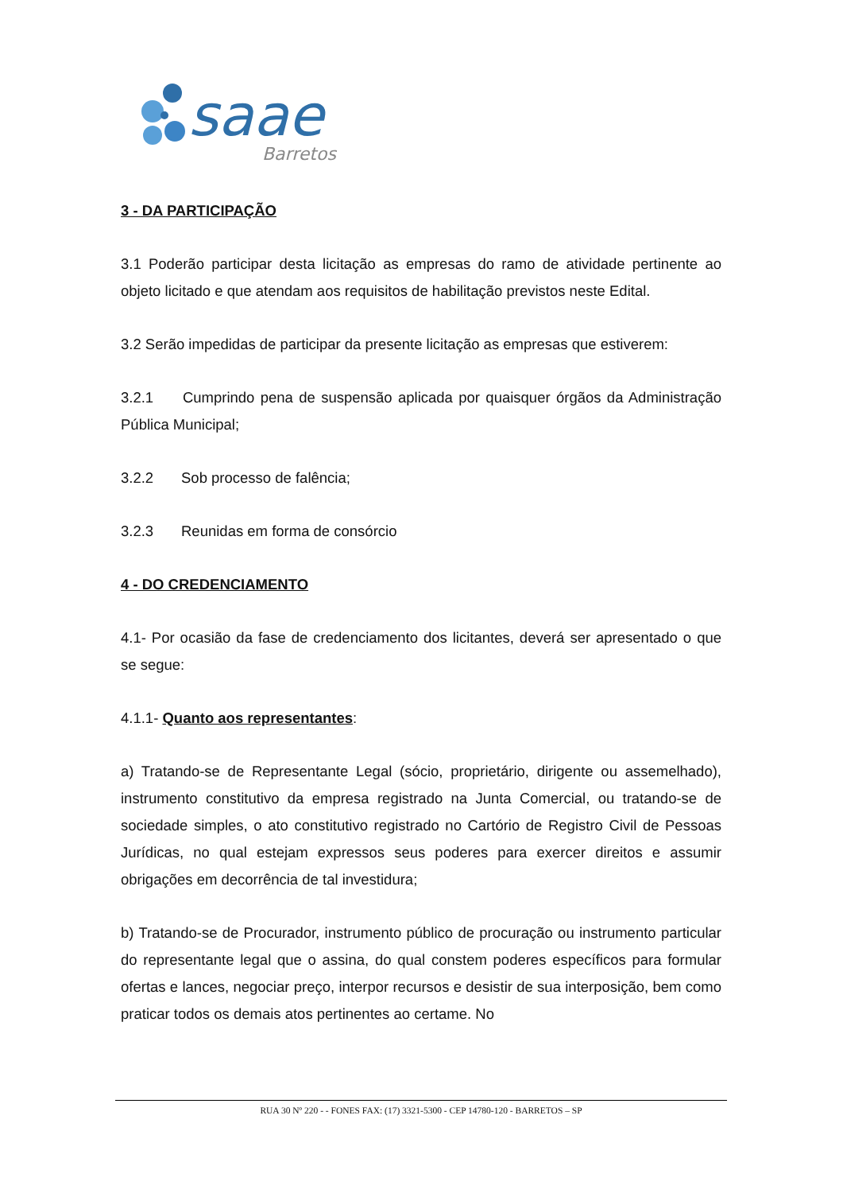saae
Barretos
3 - DA PARTICIPAÇÃO
3.1 Poderão participar desta licitação as empresas do ramo de atividade pertinente ao objeto licitado e que atendam aos requisitos de habilitação previstos neste Edital.
3.2 Serão impedidas de participar da presente licitação as empresas que estiverem:
3.2.1 Cumprindo pena de suspensão aplicada por quaisquer órgãos da Administração Pública Municipal;
3.2.2 Sob processo de falência;
3.2.3 Reunidas em forma de consórcio
4 - DO CREDENCIAMENTO
4.1- Por ocasião da fase de credenciamento dos licitantes, deverá ser apresentado o que se segue:
4.1.1- Quanto aos representantes:
a) Tratando-se de Representante Legal (sócio, proprietário, dirigente ou assemelhado), instrumento constitutivo da empresa registrado na Junta Comercial, ou tratando-se de sociedade simples, o ato constitutivo registrado no Cartório de Registro Civil de Pessoas Jurídicas, no qual estejam expressos seus poderes para exercer direitos e assumir obrigações em decorrência de tal investidura;
b) Tratando-se de Procurador, instrumento público de procuração ou instrumento particular do representante legal que o assina, do qual constem poderes específicos para formular ofertas e lances, negociar preço, interpor recursos e desistir de sua interposição, bem como praticar todos os demais atos pertinentes ao certame. No
RUA 30 Nº 220 - - FONES FAX: (17) 3321-5300 - CEP 14780-120 - BARRETOS – SP